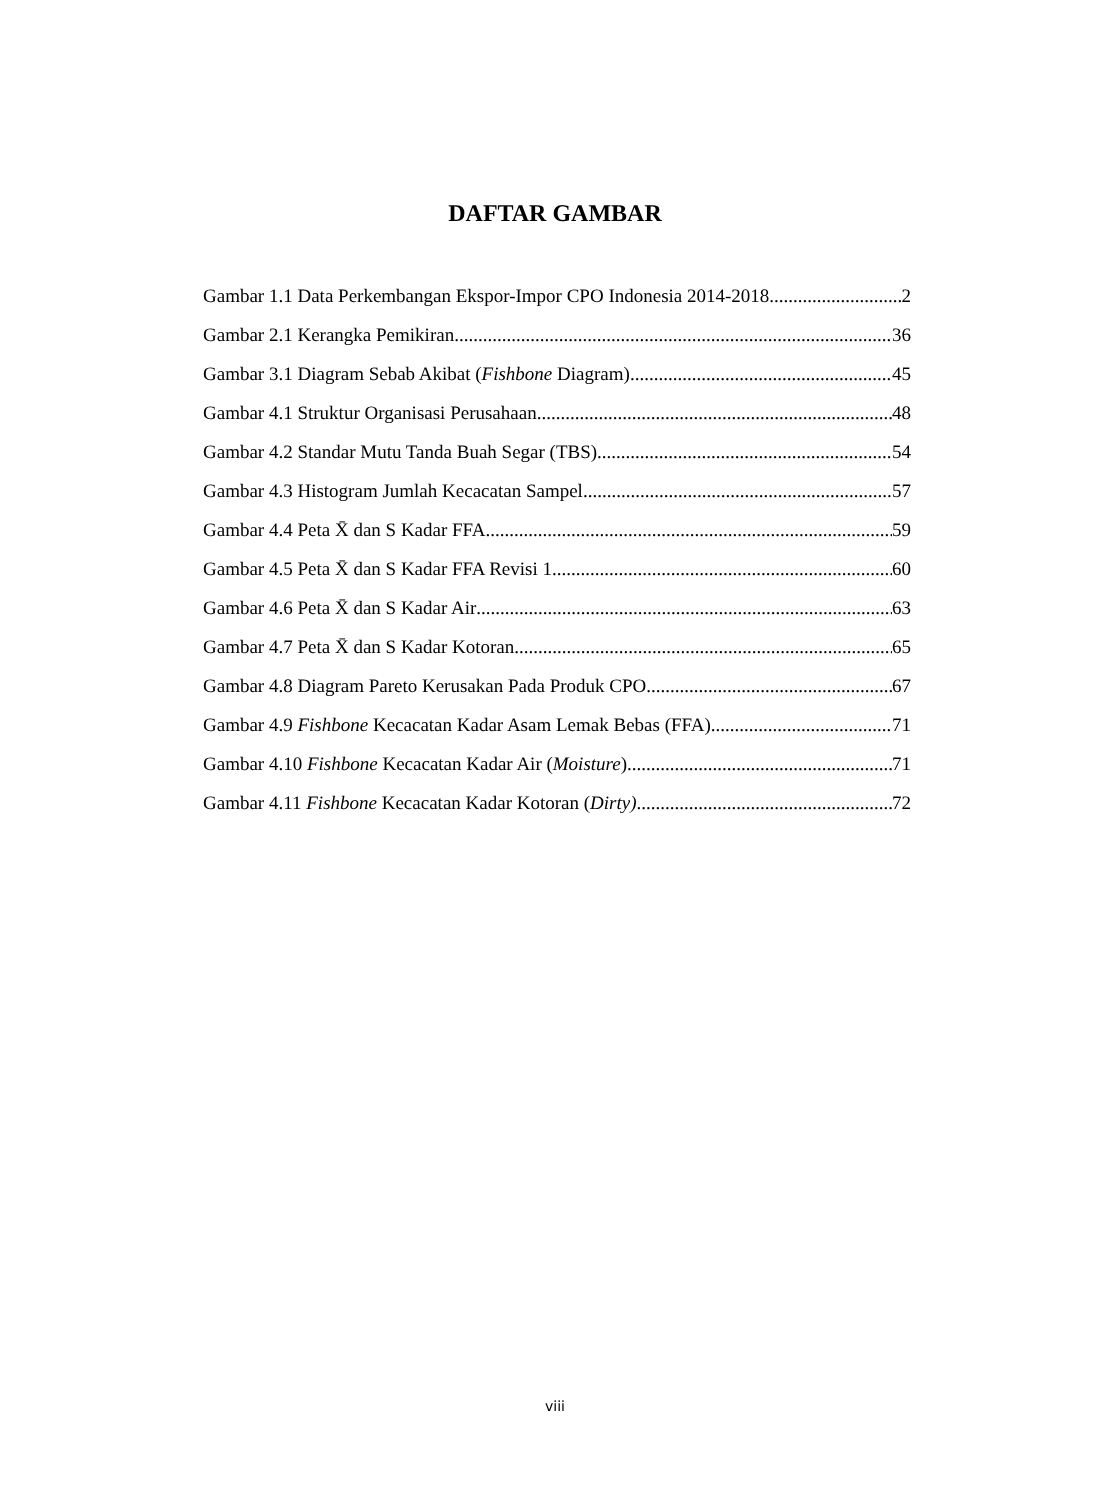DAFTAR GAMBAR
Gambar 1.1 Data Perkembangan Ekspor-Impor CPO Indonesia 2014-2018 2
Gambar 2.1 Kerangka Pemikiran 36
Gambar 3.1 Diagram Sebab Akibat (Fishbone Diagram) 45
Gambar 4.1 Struktur Organisasi Perusahaan 48
Gambar 4.2 Standar Mutu Tanda Buah Segar (TBS) 54
Gambar 4.3 Histogram Jumlah Kecacatan Sampel 57
Gambar 4.4 Peta X̄ dan S Kadar FFA 59
Gambar 4.5 Peta X̄ dan S Kadar FFA Revisi 1 60
Gambar 4.6 Peta X̄ dan S Kadar Air 63
Gambar 4.7 Peta X̄ dan S Kadar Kotoran 65
Gambar 4.8 Diagram Pareto Kerusakan Pada Produk CPO 67
Gambar 4.9 Fishbone Kecacatan Kadar Asam Lemak Bebas (FFA) 71
Gambar 4.10 Fishbone Kecacatan Kadar Air (Moisture) 71
Gambar 4.11 Fishbone Kecacatan Kadar Kotoran (Dirty) 72
viii